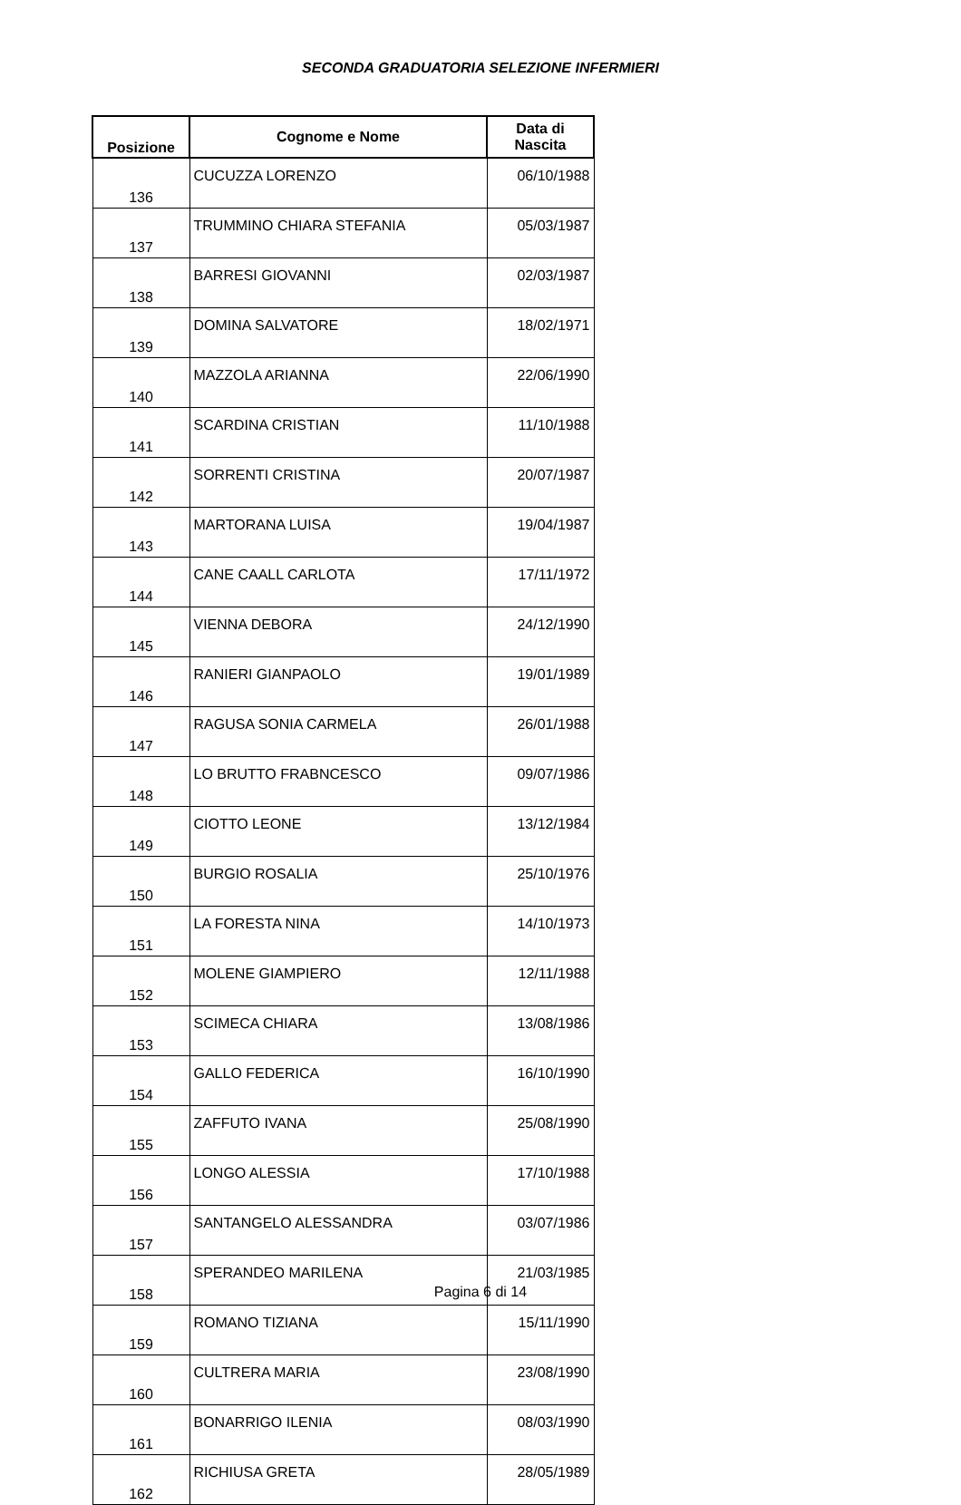SECONDA GRADUATORIA SELEZIONE INFERMIERI
| Posizione | Cognome e Nome | Data di Nascita |
| --- | --- | --- |
| 136 | CUCUZZA LORENZO | 06/10/1988 |
| 137 | TRUMMINO CHIARA STEFANIA | 05/03/1987 |
| 138 | BARRESI GIOVANNI | 02/03/1987 |
| 139 | DOMINA SALVATORE | 18/02/1971 |
| 140 | MAZZOLA ARIANNA | 22/06/1990 |
| 141 | SCARDINA CRISTIAN | 11/10/1988 |
| 142 | SORRENTI CRISTINA | 20/07/1987 |
| 143 | MARTORANA LUISA | 19/04/1987 |
| 144 | CANE CAALL CARLOTA | 17/11/1972 |
| 145 | VIENNA DEBORA | 24/12/1990 |
| 146 | RANIERI GIANPAOLO | 19/01/1989 |
| 147 | RAGUSA SONIA CARMELA | 26/01/1988 |
| 148 | LO BRUTTO FRABNCESCO | 09/07/1986 |
| 149 | CIOTTO LEONE | 13/12/1984 |
| 150 | BURGIO ROSALIA | 25/10/1976 |
| 151 | LA FORESTA NINA | 14/10/1973 |
| 152 | MOLENE GIAMPIERO | 12/11/1988 |
| 153 | SCIMECA CHIARA | 13/08/1986 |
| 154 | GALLO FEDERICA | 16/10/1990 |
| 155 | ZAFFUTO IVANA | 25/08/1990 |
| 156 | LONGO ALESSIA | 17/10/1988 |
| 157 | SANTANGELO ALESSANDRA | 03/07/1986 |
| 158 | SPERANDEO MARILENA | 21/03/1985 |
| 159 | ROMANO TIZIANA | 15/11/1990 |
| 160 | CULTRERA MARIA | 23/08/1990 |
| 161 | BONARRIGO ILENIA | 08/03/1990 |
| 162 | RICHIUSA GRETA | 28/05/1989 |
Pagina 6 di 14